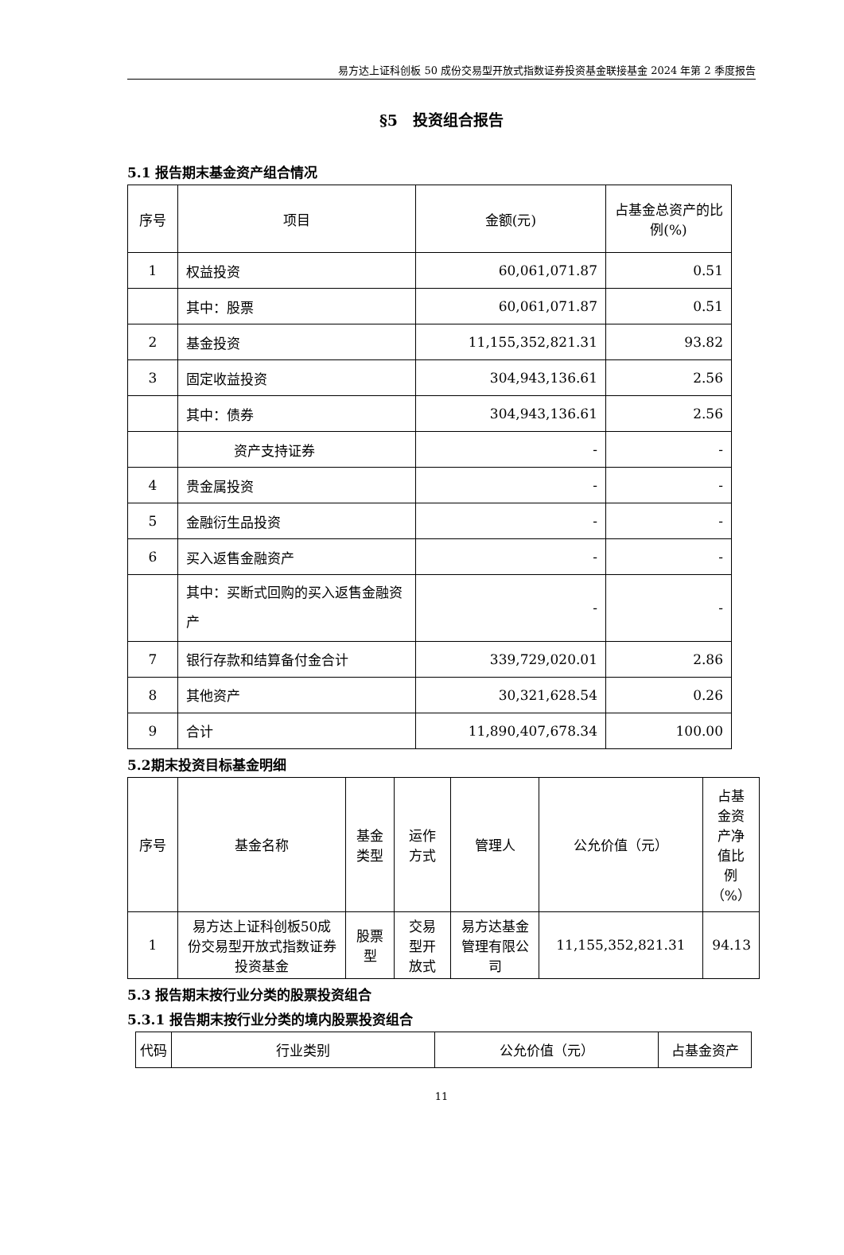易方达上证科创板 50 成份交易型开放式指数证券投资基金联接基金 2024 年第 2 季度报告
§5　投资组合报告
5.1 报告期末基金资产组合情况
| 序号 | 项目 | 金额(元) | 占基金总资产的比例(%) |
| --- | --- | --- | --- |
| 1 | 权益投资 | 60,061,071.87 | 0.51 |
| | 其中：股票 | 60,061,071.87 | 0.51 |
| 2 | 基金投资 | 11,155,352,821.31 | 93.82 |
| 3 | 固定收益投资 | 304,943,136.61 | 2.56 |
| | 其中：债券 | 304,943,136.61 | 2.56 |
| | 资产支持证券 | - | - |
| 4 | 贵金属投资 | - | - |
| 5 | 金融衍生品投资 | - | - |
| 6 | 买入返售金融资产 | - | - |
| | 其中：买断式回购的买入返售金融资产 | - | - |
| 7 | 银行存款和结算备付金合计 | 339,729,020.01 | 2.86 |
| 8 | 其他资产 | 30,321,628.54 | 0.26 |
| 9 | 合计 | 11,890,407,678.34 | 100.00 |
5.2期末投资目标基金明细
| 序号 | 基金名称 | 基金类型 | 运作方式 | 管理人 | 公允价值（元） | 占基金资产净值比例（%） |
| --- | --- | --- | --- | --- | --- | --- |
| 1 | 易方达上证科创板50成份交易型开放式指数证券投资基金 | 股票型 | 交易型开放式 | 易方达基金管理有限公司 | 11,155,352,821.31 | 94.13 |
5.3 报告期末按行业分类的股票投资组合
5.3.1 报告期末按行业分类的境内股票投资组合
| 代码 | 行业类别 | 公允价值（元） | 占基金资产 |
| --- | --- | --- | --- |
11